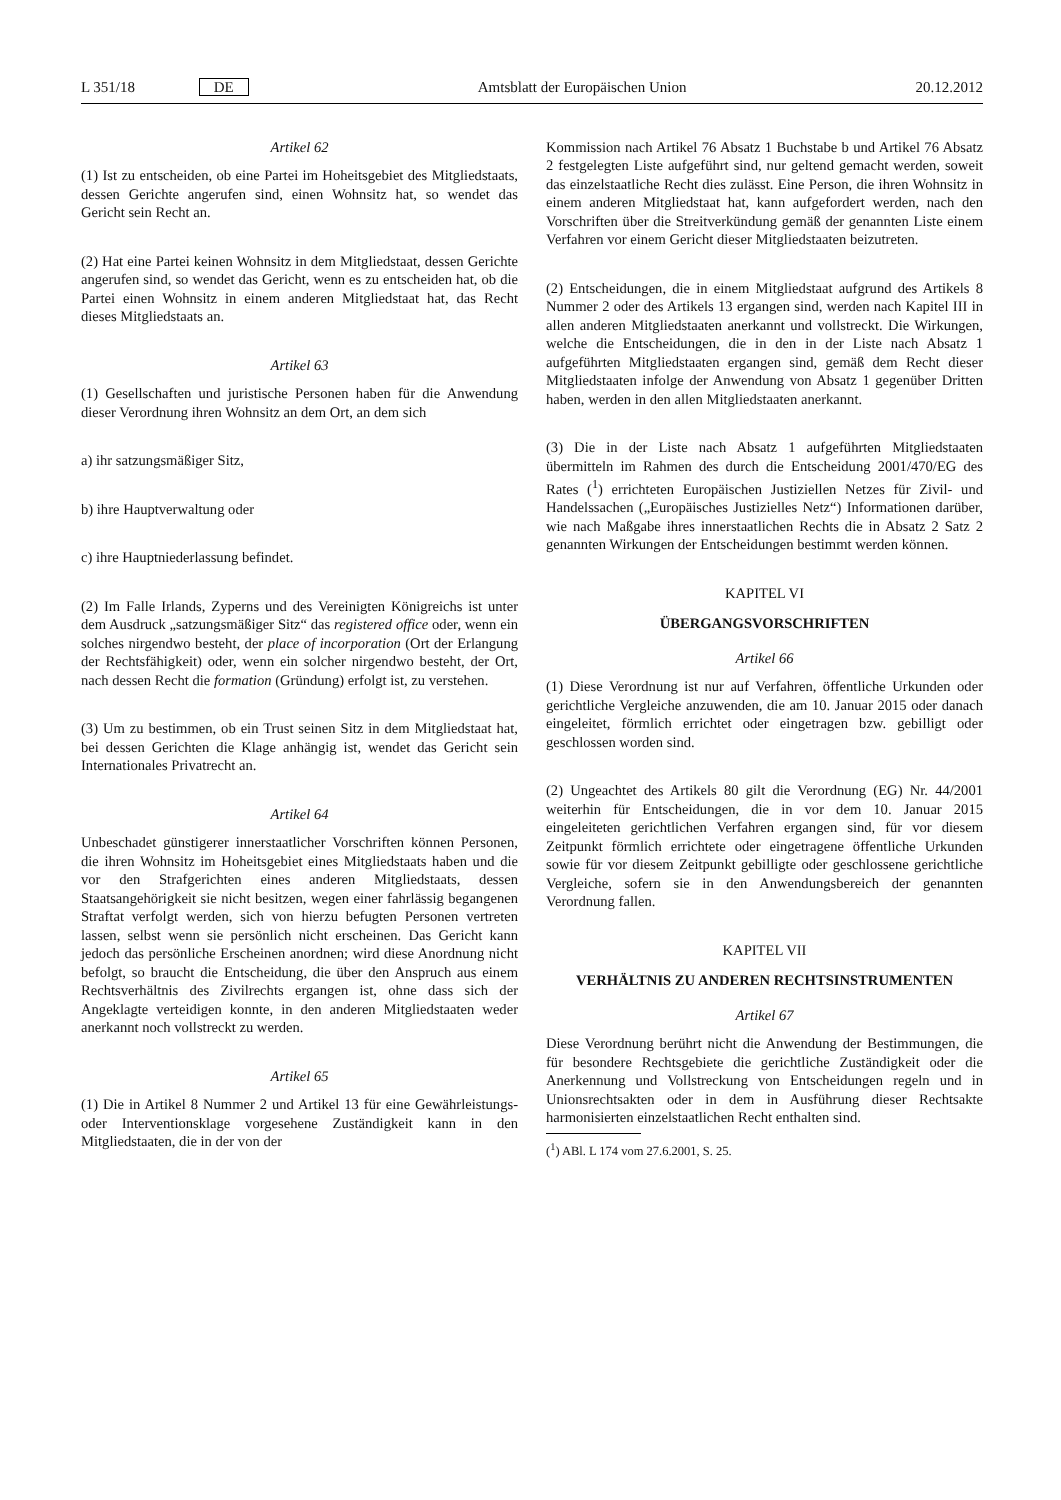L 351/18 DE Amtsblatt der Europäischen Union 20.12.2012
Artikel 62
(1) Ist zu entscheiden, ob eine Partei im Hoheitsgebiet des Mitgliedstaats, dessen Gerichte angerufen sind, einen Wohnsitz hat, so wendet das Gericht sein Recht an.
(2) Hat eine Partei keinen Wohnsitz in dem Mitgliedstaat, dessen Gerichte angerufen sind, so wendet das Gericht, wenn es zu entscheiden hat, ob die Partei einen Wohnsitz in einem anderen Mitgliedstaat hat, das Recht dieses Mitgliedstaats an.
Artikel 63
(1) Gesellschaften und juristische Personen haben für die Anwendung dieser Verordnung ihren Wohnsitz an dem Ort, an dem sich
a) ihr satzungsmäßiger Sitz,
b) ihre Hauptverwaltung oder
c) ihre Hauptniederlassung befindet.
(2) Im Falle Irlands, Zyperns und des Vereinigten Königreichs ist unter dem Ausdruck „satzungsmäßiger Sitz“ das registered office oder, wenn ein solches nirgendwo besteht, der place of incorporation (Ort der Erlangung der Rechtsfähigkeit) oder, wenn ein solcher nirgendwo besteht, der Ort, nach dessen Recht die formation (Gründung) erfolgt ist, zu verstehen.
(3) Um zu bestimmen, ob ein Trust seinen Sitz in dem Mitgliedstaat hat, bei dessen Gerichten die Klage anhängig ist, wendet das Gericht sein Internationales Privatrecht an.
Artikel 64
Unbeschadet günstigerer innerstaatlicher Vorschriften können Personen, die ihren Wohnsitz im Hoheitsgebiet eines Mitgliedstaats haben und die vor den Strafgerichten eines anderen Mitgliedstaats, dessen Staatsangehörigkeit sie nicht besitzen, wegen einer fahrlässig begangenen Straftat verfolgt werden, sich von hierzu befugten Personen vertreten lassen, selbst wenn sie persönlich nicht erscheinen. Das Gericht kann jedoch das persönliche Erscheinen anordnen; wird diese Anordnung nicht befolgt, so braucht die Entscheidung, die über den Anspruch aus einem Rechtsverhältnis des Zivilrechts ergangen ist, ohne dass sich der Angeklagte verteidigen konnte, in den anderen Mitgliedstaaten weder anerkannt noch vollstreckt zu werden.
Artikel 65
(1) Die in Artikel 8 Nummer 2 und Artikel 13 für eine Gewährleistungs- oder Interventionsklage vorgesehene Zuständigkeit kann in den Mitgliedstaaten, die in der von der
Kommission nach Artikel 76 Absatz 1 Buchstabe b und Artikel 76 Absatz 2 festgelegten Liste aufgeführt sind, nur geltend gemacht werden, soweit das einzelstaatliche Recht dies zulässt. Eine Person, die ihren Wohnsitz in einem anderen Mitgliedstaat hat, kann aufgefordert werden, nach den Vorschriften über die Streitverkündung gemäß der genannten Liste einem Verfahren vor einem Gericht dieser Mitgliedstaaten beizutreten.
(2) Entscheidungen, die in einem Mitgliedstaat aufgrund des Artikels 8 Nummer 2 oder des Artikels 13 ergangen sind, werden nach Kapitel III in allen anderen Mitgliedstaaten anerkannt und vollstreckt. Die Wirkungen, welche die Entscheidungen, die in den in der Liste nach Absatz 1 aufgeführten Mitgliedstaaten ergangen sind, gemäß dem Recht dieser Mitgliedstaaten infolge der Anwendung von Absatz 1 gegenüber Dritten haben, werden in den allen Mitgliedstaaten anerkannt.
(3) Die in der Liste nach Absatz 1 aufgeführten Mitgliedstaaten übermitteln im Rahmen des durch die Entscheidung 2001/470/EG des Rates (<sup>1</sup>) errichteten Europäischen Justiziellen Netzes für Zivil- und Handelssachen („Europäisches Justizielles Netz“) Informationen darüber, wie nach Maßgabe ihres innerstaatlichen Rechts die in Absatz 2 Satz 2 genannten Wirkungen der Entscheidungen bestimmt werden können.
KAPITEL VI
ÜBERGANGSVORSCHRIFTEN
Artikel 66
(1) Diese Verordnung ist nur auf Verfahren, öffentliche Urkunden oder gerichtliche Vergleiche anzuwenden, die am 10. Januar 2015 oder danach eingeleitet, förmlich errichtet oder eingetragen bzw. gebilligt oder geschlossen worden sind.
(2) Ungeachtet des Artikels 80 gilt die Verordnung (EG) Nr. 44/2001 weiterhin für Entscheidungen, die in vor dem 10. Januar 2015 eingeleiteten gerichtlichen Verfahren ergangen sind, für vor diesem Zeitpunkt förmlich errichtete oder eingetragene öffentliche Urkunden sowie für vor diesem Zeitpunkt gebilligte oder geschlossene gerichtliche Vergleiche, sofern sie in den Anwendungsbereich der genannten Verordnung fallen.
KAPITEL VII
VERHÄLTNIS ZU ANDEREN RECHTSINSTRUMENTEN
Artikel 67
Diese Verordnung berührt nicht die Anwendung der Bestimmungen, die für besondere Rechtsgebiete die gerichtliche Zuständigkeit oder die Anerkennung und Vollstreckung von Entscheidungen regeln und in Unionsrechtsakten oder in dem in Ausführung dieser Rechtsakte harmonisierten einzelstaatlichen Recht enthalten sind.
(<sup>1</sup>) ABl. L 174 vom 27.6.2001, S. 25.